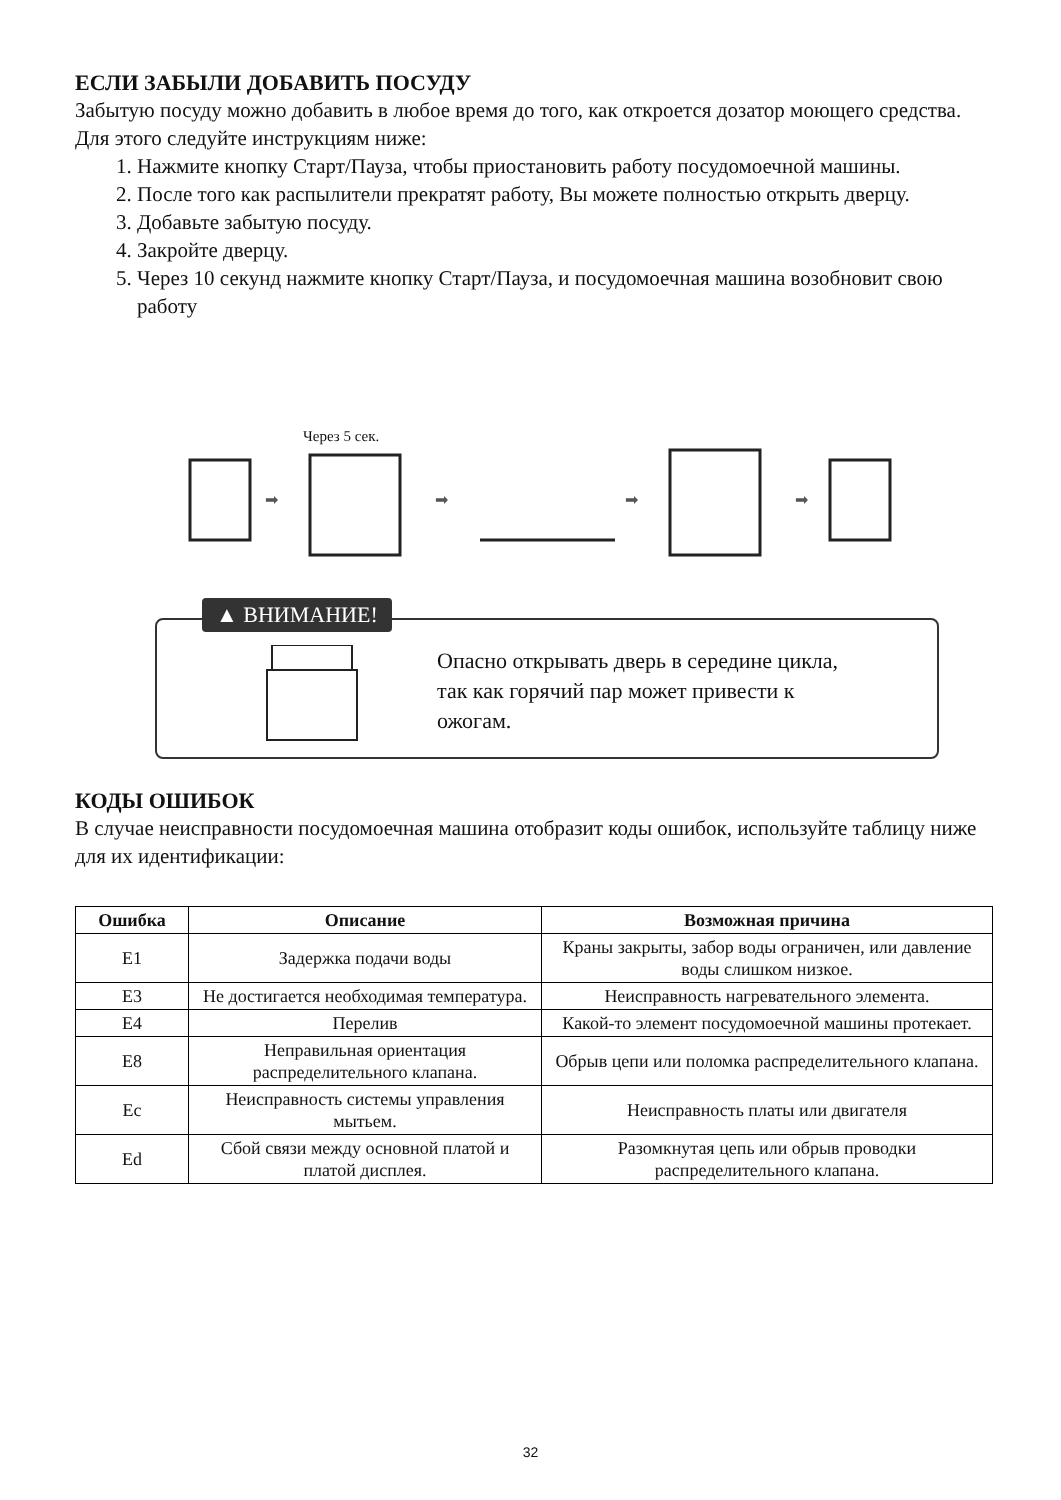ЕСЛИ ЗАБЫЛИ ДОБАВИТЬ ПОСУДУ
Забытую посуду можно добавить в любое время до того, как откроется дозатор моющего средства. Для этого следуйте инструкциям ниже:
1. Нажмите кнопку Старт/Пауза, чтобы приостановить работу посудомоечной машины.
2. После того как распылители прекратят работу, Вы можете полностью открыть дверцу.
3. Добавьте забытую посуду.
4. Закройте дверцу.
5. Через 10 секунд нажмите кнопку Старт/Пауза, и посудомоечная машина возобновит свою работу
Через 5 сек.
➡
➡
➡
➡
▲ ВНИМАНИЕ!
Опасно открывать дверь в середине цикла,
так как горячий пар может привести к
ожогам.
КОДЫ ОШИБОК
В случае неисправности посудомоечная машина отобразит коды ошибок, используйте таблицу ниже для их идентификации:
| Ошибка | Описание | Возможная причина |
| --- | --- | --- |
| E1 | Задержка подачи воды | Краны закрыты, забор воды ограничен, или давление воды слишком низкое. |
| E3 | Не достигается необходимая температура. | Неисправность нагревательного элемента. |
| E4 | Перелив | Какой-то элемент посудомоечной машины протекает. |
| E8 | Неправильная ориентация распределительного клапана. | Обрыв цепи или поломка распределительного клапана. |
| Ec | Неисправность системы управления мытьем. | Неисправность платы или двигателя |
| Ed | Сбой связи между основной платой и платой дисплея. | Разомкнутая цепь или обрыв проводки распределительного клапана. |
32